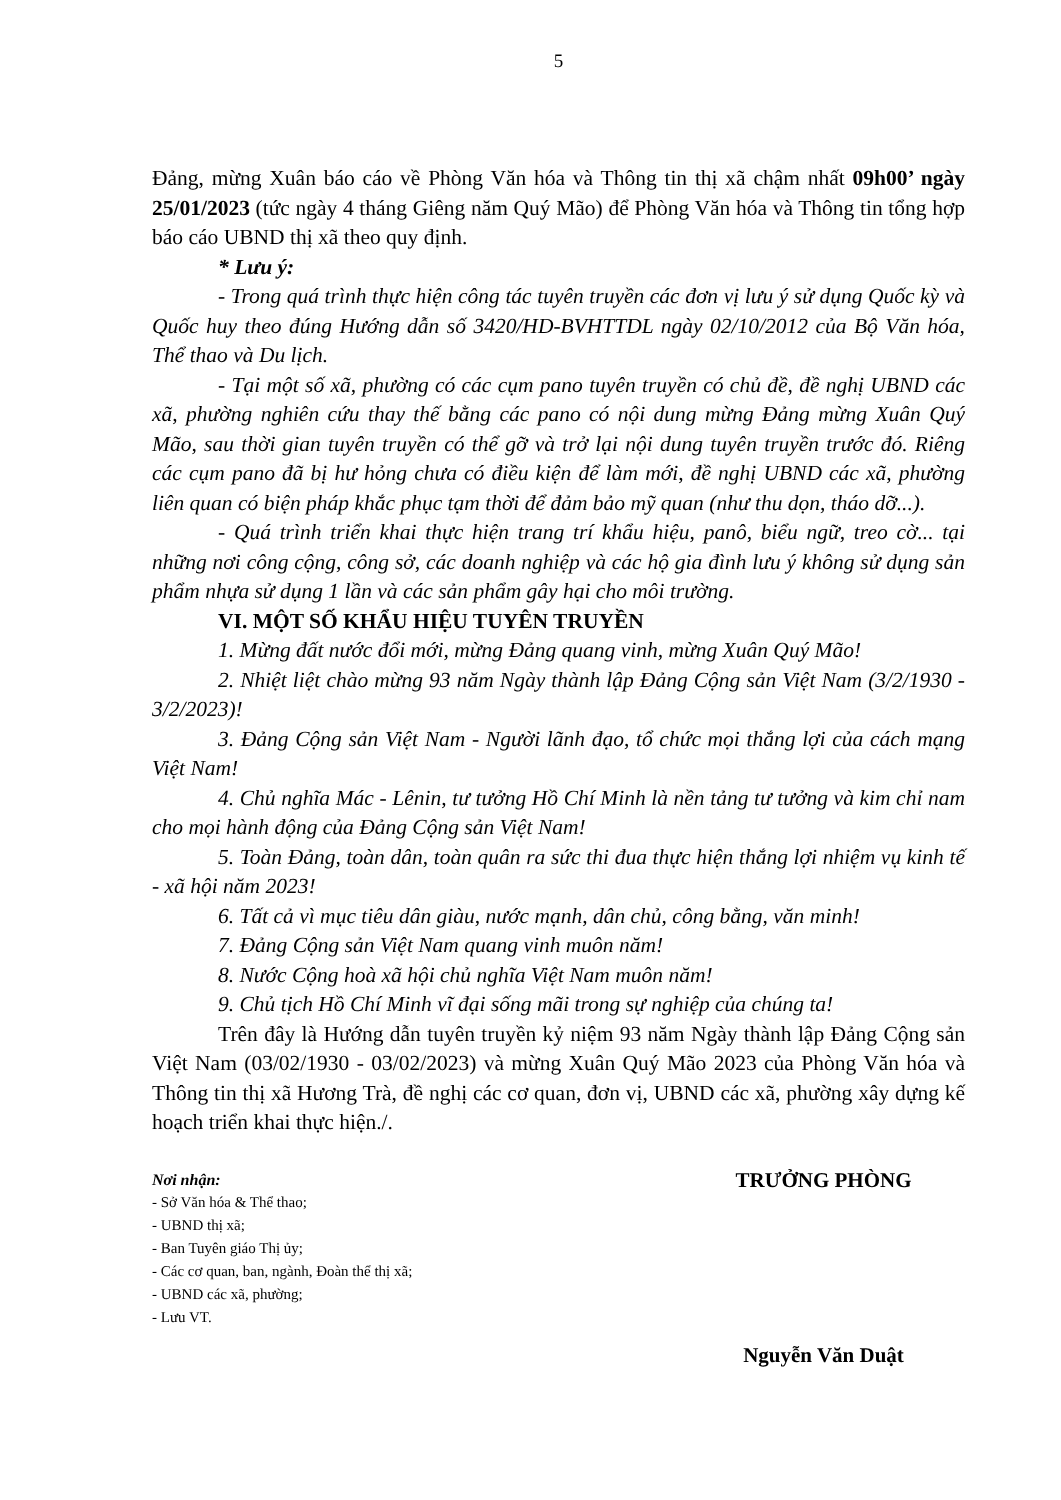5
Đảng, mừng Xuân báo cáo về Phòng Văn hóa và Thông tin thị xã chậm nhất 09h00’ ngày 25/01/2023 (tức ngày 4 tháng Giêng năm Quý Mão) để Phòng Văn hóa và Thông tin tổng hợp báo cáo UBND thị xã theo quy định.
* Lưu ý:
- Trong quá trình thực hiện công tác tuyên truyền các đơn vị lưu ý sử dụng Quốc kỳ và Quốc huy theo đúng Hướng dẫn số 3420/HD-BVHTTDL ngày 02/10/2012 của Bộ Văn hóa, Thể thao và Du lịch.
- Tại một số xã, phường có các cụm pano tuyên truyền có chủ đề, đề nghị UBND các xã, phường nghiên cứu thay thế bằng các pano có nội dung mừng Đảng mừng Xuân Quý Mão, sau thời gian tuyên truyền có thể gỡ và trở lại nội dung tuyên truyền trước đó. Riêng các cụm pano đã bị hư hỏng chưa có điều kiện để làm mới, đề nghị UBND các xã, phường liên quan có biện pháp khắc phục tạm thời để đảm bảo mỹ quan (như thu dọn, tháo dỡ...).
- Quá trình triển khai thực hiện trang trí khẩu hiệu, panô, biểu ngữ, treo cờ... tại những nơi công cộng, công sở, các doanh nghiệp và các hộ gia đình lưu ý không sử dụng sản phẩm nhựa sử dụng 1 lần và các sản phẩm gây hại cho môi trường.
VI. MỘT SỐ KHẨU HIỆU TUYÊN TRUYỀN
1. Mừng đất nước đổi mới, mừng Đảng quang vinh, mừng Xuân Quý Mão!
2. Nhiệt liệt chào mừng 93 năm Ngày thành lập Đảng Cộng sản Việt Nam (3/2/1930 - 3/2/2023)!
3. Đảng Cộng sản Việt Nam - Người lãnh đạo, tổ chức mọi thắng lợi của cách mạng Việt Nam!
4. Chủ nghĩa Mác - Lênin, tư tưởng Hồ Chí Minh là nền tảng tư tưởng và kim chỉ nam cho mọi hành động của Đảng Cộng sản Việt Nam!
5. Toàn Đảng, toàn dân, toàn quân ra sức thi đua thực hiện thắng lợi nhiệm vụ kinh tế - xã hội năm 2023!
6. Tất cả vì mục tiêu dân giàu, nước mạnh, dân chủ, công bằng, văn minh!
7. Đảng Cộng sản Việt Nam quang vinh muôn năm!
8. Nước Cộng hoà xã hội chủ nghĩa Việt Nam muôn năm!
9. Chủ tịch Hồ Chí Minh vĩ đại sống mãi trong sự nghiệp của chúng ta!
Trên đây là Hướng dẫn tuyên truyền kỷ niệm 93 năm Ngày thành lập Đảng Cộng sản Việt Nam (03/02/1930 - 03/02/2023) và mừng Xuân Quý Mão 2023 của Phòng Văn hóa và Thông tin thị xã Hương Trà, đề nghị các cơ quan, đơn vị, UBND các xã, phường xây dựng kế hoạch triển khai thực hiện./.
Nơi nhận:
- Sở Văn hóa & Thể thao;
- UBND thị xã;
- Ban Tuyên giáo Thị ủy;
- Các cơ quan, ban, ngành, Đoàn thể thị xã;
- UBND các xã, phường;
- Lưu VT.
TRƯỞNG PHÒNG
Nguyễn Văn Duật